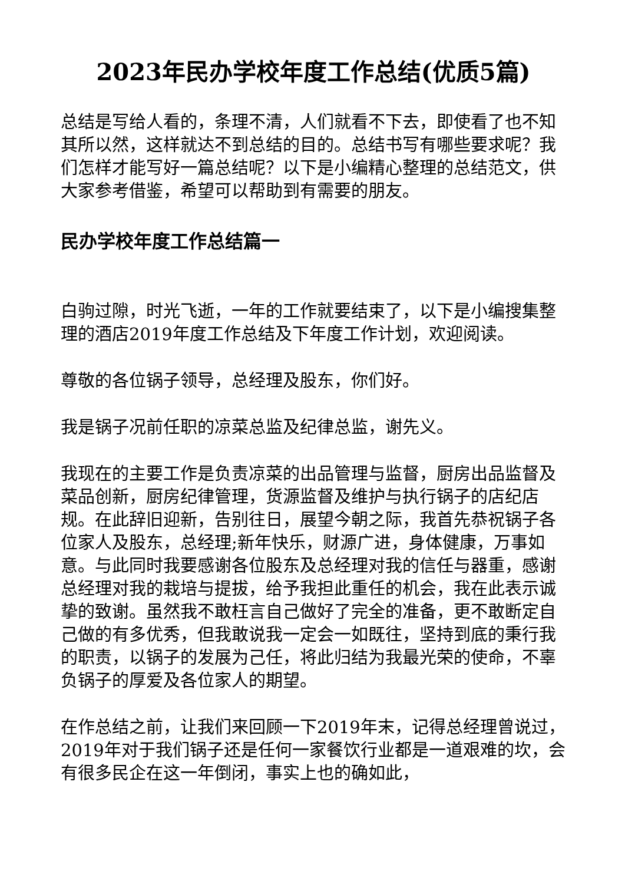2023年民办学校年度工作总结(优质5篇)
总结是写给人看的，条理不清，人们就看不下去，即使看了也不知其所以然，这样就达不到总结的目的。总结书写有哪些要求呢？我们怎样才能写好一篇总结呢？以下是小编精心整理的总结范文，供大家参考借鉴，希望可以帮助到有需要的朋友。
民办学校年度工作总结篇一
白驹过隙，时光飞逝，一年的工作就要结束了，以下是小编搜集整理的酒店2019年度工作总结及下年度工作计划，欢迎阅读。
尊敬的各位锅子领导，总经理及股东，你们好。
我是锅子况前任职的凉菜总监及纪律总监，谢先义。
我现在的主要工作是负责凉菜的出品管理与监督，厨房出品监督及菜品创新，厨房纪律管理，货源监督及维护与执行锅子的店纪店规。在此辞旧迎新，告别往日，展望今朝之际，我首先恭祝锅子各位家人及股东，总经理;新年快乐，财源广进，身体健康，万事如意。与此同时我要感谢各位股东及总经理对我的信任与器重，感谢总经理对我的栽培与提拔，给予我担此重任的机会，我在此表示诚挚的致谢。虽然我不敢枉言自己做好了完全的准备，更不敢断定自己做的有多优秀，但我敢说我一定会一如既往，坚持到底的秉行我的职责，以锅子的发展为己任，将此归结为我最光荣的使命，不辜负锅子的厚爱及各位家人的期望。
在作总结之前，让我们来回顾一下2019年末，记得总经理曾说过，2019年对于我们锅子还是任何一家餐饮行业都是一道艰难的坎，会有很多民企在这一年倒闭，事实上也的确如此，